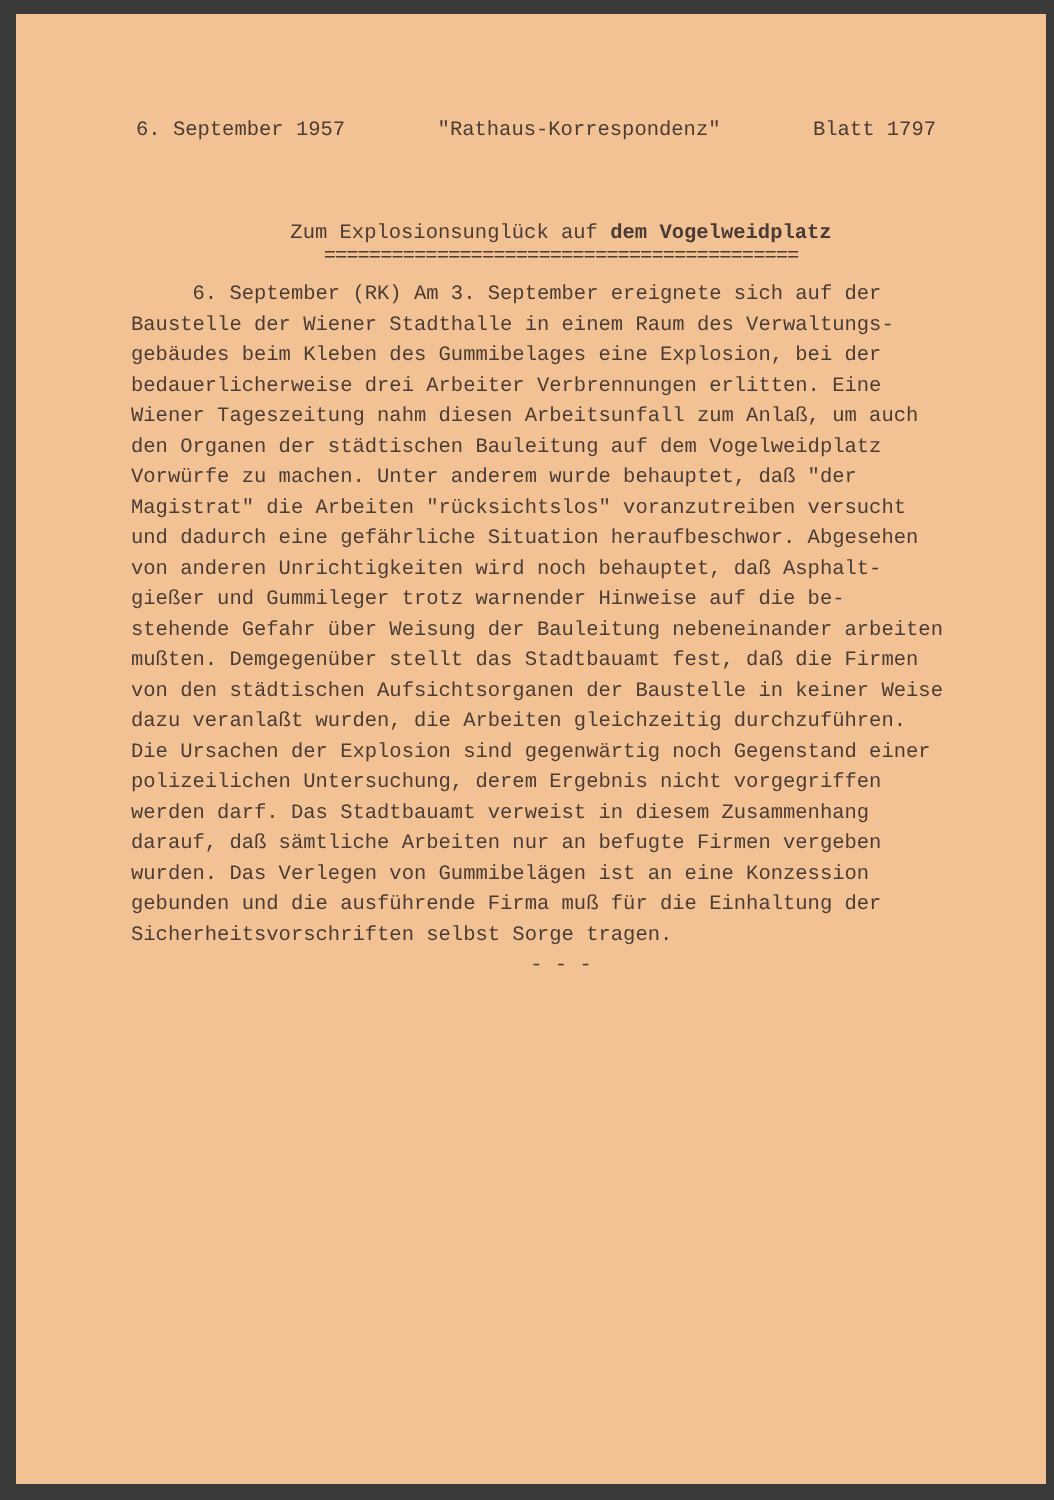6. September 1957 "Rathaus-Korrespondenz" Blatt 1797
Zum Explosionsunglück auf dem Vogelweidplatz
==========================================
6. September (RK) Am 3. September ereignete sich auf der
Baustelle der Wiener Stadthalle in einem Raum des Verwaltungs-
gebäudes beim Kleben des Gummibelages eine Explosion, bei der
bedauerlicherweise drei Arbeiter Verbrennungen erlitten. Eine
Wiener Tageszeitung nahm diesen Arbeitsunfall zum Anlaß, um auch
den Organen der städtischen Bauleitung auf dem Vogelweidplatz
Vorwürfe zu machen. Unter anderem wurde behauptet, daß "der
Magistrat" die Arbeiten "rücksichtslos" voranzutreiben versucht
und dadurch eine gefährliche Situation heraufbeschwor. Abgesehen
von anderen Unrichtigkeiten wird noch behauptet, daß Asphalt-
gießer und Gummileger trotz warnender Hinweise auf die be-
stehende Gefahr über Weisung der Bauleitung nebeneinander arbeiten
mußten. Demgegenüber stellt das Stadtbauamt fest, daß die Firmen
von den städtischen Aufsichtsorganen der Baustelle in keiner Weise
dazu veranlaßt wurden, die Arbeiten gleichzeitig durchzuführen.
Die Ursachen der Explosion sind gegenwärtig noch Gegenstand einer
polizeilichen Untersuchung, derem Ergebnis nicht vorgegriffen
werden darf. Das Stadtbauamt verweist in diesem Zusammenhang
darauf, daß sämtliche Arbeiten nur an befugte Firmen vergeben
wurden. Das Verlegen von Gummibelägen ist an eine Konzession
gebunden und die ausführende Firma muß für die Einhaltung der
Sicherheitsvorschriften selbst Sorge tragen.
- - -